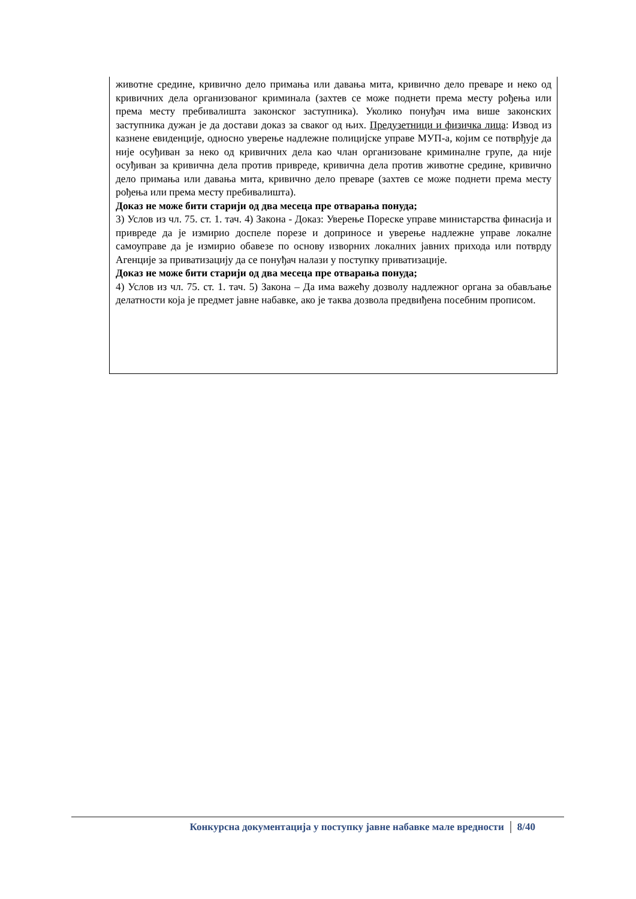животне средине, кривично дело примања или давања мита, кривично дело преваре и неко од кривичних дела организованог криминала (захтев се може поднети према месту рођења или према месту пребивалишта законског заступника). Уколико понуђач има више законских заступника дужан је да достави доказ за сваког од њих. Предузетници и физичка лица: Извод из казнене евиденције, односно уверење надлежне полицијске управе МУП-а, којим се потврђује да није осуђиван за неко од кривичних дела као члан организоване криминалне групе, да није осуђиван за кривична дела против привреде, кривична дела против животне средине, кривично дело примања или давања мита, кривично дело преваре (захтев се може поднети према месту рођења или према месту пребивалишта).
Доказ не може бити старији од два месеца пре отварања понуда;
3) Услов из чл. 75. ст. 1. тач. 4) Закона - Доказ: Уверење Пореске управе министарства финасија и привреде да је измирио доспеле порезе и доприносе и уверење надлежне управе локалне самоуправе да је измирио обавезе по основу изворних локалних јавних прихода или потврду Агенције за приватизацију да се понуђач налази у поступку приватизације.
Доказ не може бити старији од два месеца пре отварања понуда;
4) Услов из чл. 75. ст. 1. тач. 5) Закона – Да има важећу дозволу надлежног органа за обављање делатности која је предмет јавне набавке, ако је таква дозвола предвиђена посебним прописом.
Конкурсна документација у поступку јавне набавке мале вредности 8/40